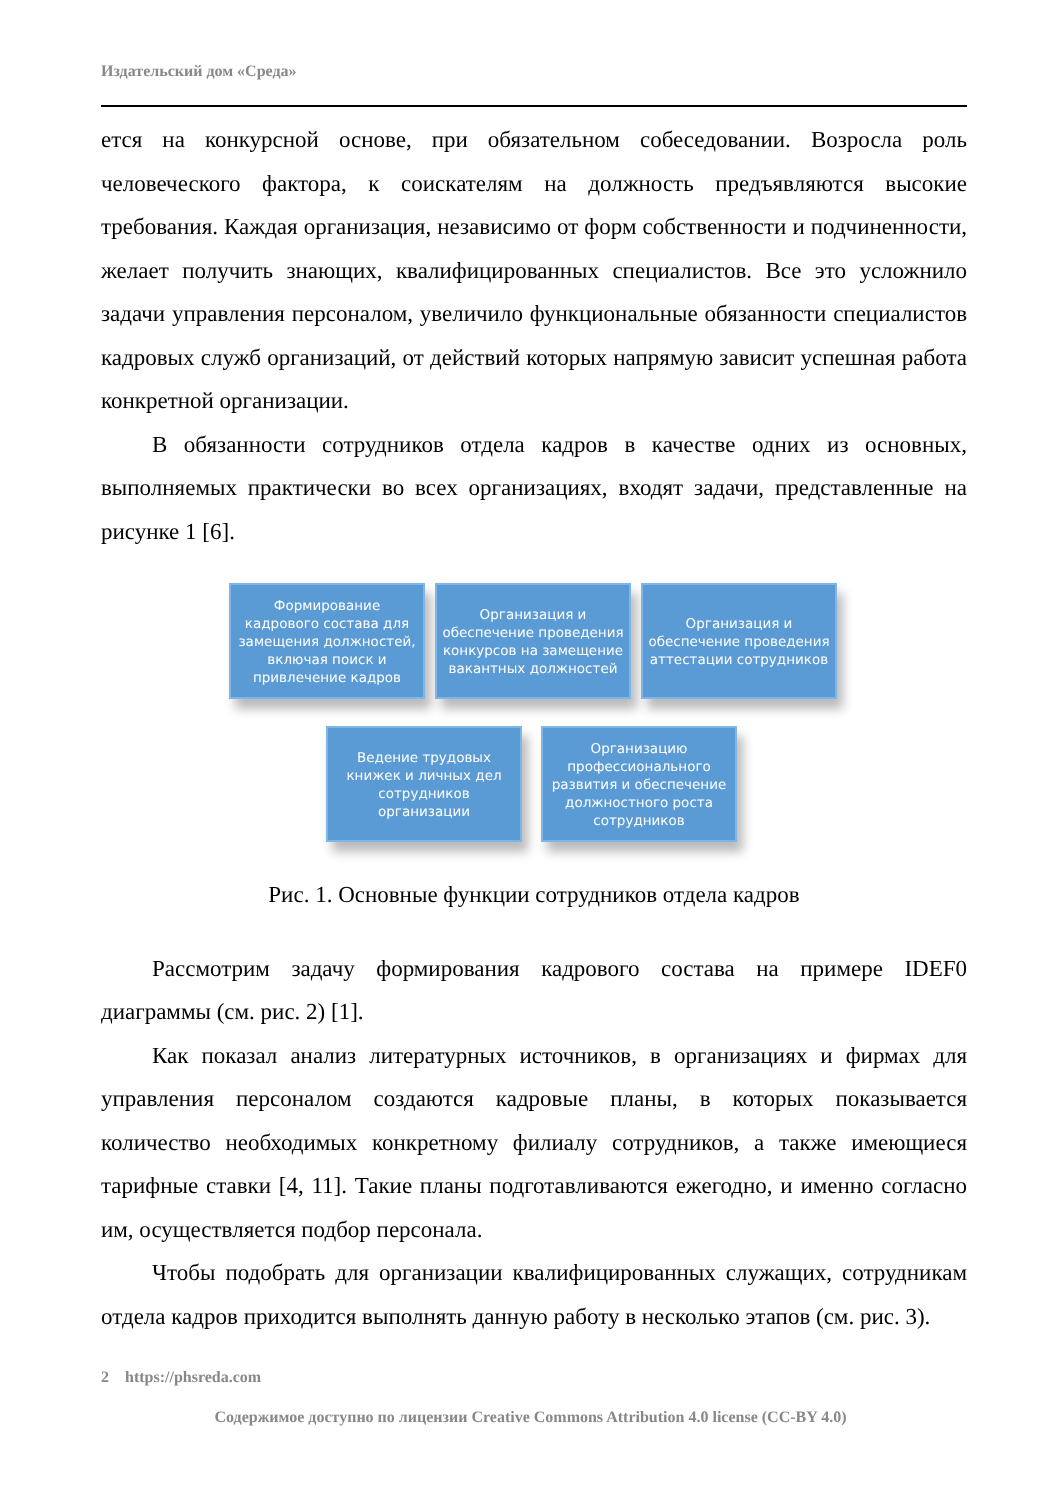Издательский дом «Среда»
ется на конкурсной основе, при обязательном собеседовании. Возросла роль человеческого фактора, к соискателям на должность предъявляются высокие требования. Каждая организация, независимо от форм собственности и подчиненности, желает получить знающих, квалифицированных специалистов. Все это усложнило задачи управления персоналом, увеличило функциональные обязанности специалистов кадровых служб организаций, от действий которых напрямую зависит успешная работа конкретной организации.
В обязанности сотрудников отдела кадров в качестве одних из основных, выполняемых практически во всех организациях, входят задачи, представленные на рисунке 1 [6].
Формирование кадрового состава для замещения должностей, включая поиск и привлечение кадров
Организация и обеспечение проведения конкурсов на замещение вакантных должностей
Организация и обеспечение проведения аттестации сотрудников
Ведение трудовых книжек и личных дел сотрудников организации
Организацию профессионального развития и обеспечение должностного роста сотрудников
Рис. 1. Основные функции сотрудников отдела кадров
Рассмотрим задачу формирования кадрового состава на примере IDEF0 диаграммы (см. рис. 2) [1].
Как показал анализ литературных источников, в организациях и фирмах для управления персоналом создаются кадровые планы, в которых показывается количество необходимых конкретному филиалу сотрудников, а также имеющиеся тарифные ставки [4, 11]. Такие планы подготавливаются ежегодно, и именно согласно им, осуществляется подбор персонала.
Чтобы подобрать для организации квалифицированных служащих, сотрудникам отдела кадров приходится выполнять данную работу в несколько этапов (см. рис. 3).
2 https://phsreda.com
Содержимое доступно по лицензии Creative Commons Attribution 4.0 license (CC-BY 4.0)